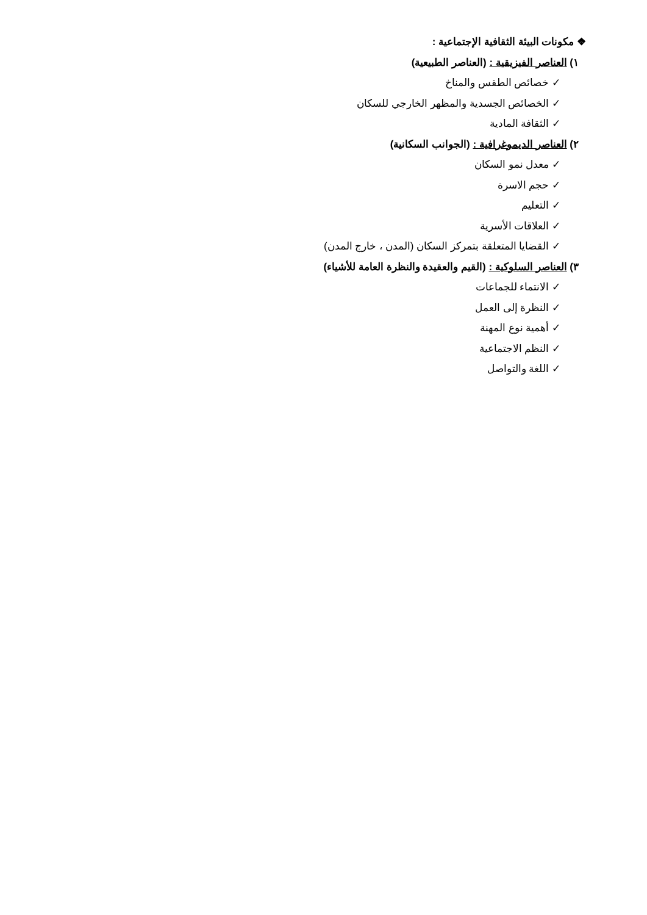❖ مكونات البيئة الثقافية الإجتماعية :
١) العناصر الفيزيقية : (العناصر الطبيعية)
✓ خصائص الطقس والمناخ
✓ الخصائص الجسدية والمظهر الخارجي للسكان
✓ الثقافة المادية
٢) العناصر الديموغرافية : (الجوانب السكانية)
✓ معدل نمو السكان
✓ حجم الاسرة
✓ التعليم
✓ العلاقات الأسرية
✓ القضايا المتعلقة بتمركز السكان (المدن ، خارج المدن)
٣) العناصر السلوكية : (القيم والعقيدة والنظرة العامة للأشياء)
✓ الانتماء للجماعات
✓ النظرة إلى العمل
✓ أهمية نوع المهنة
✓ النظم الاجتماعية
✓ اللغة والتواصل